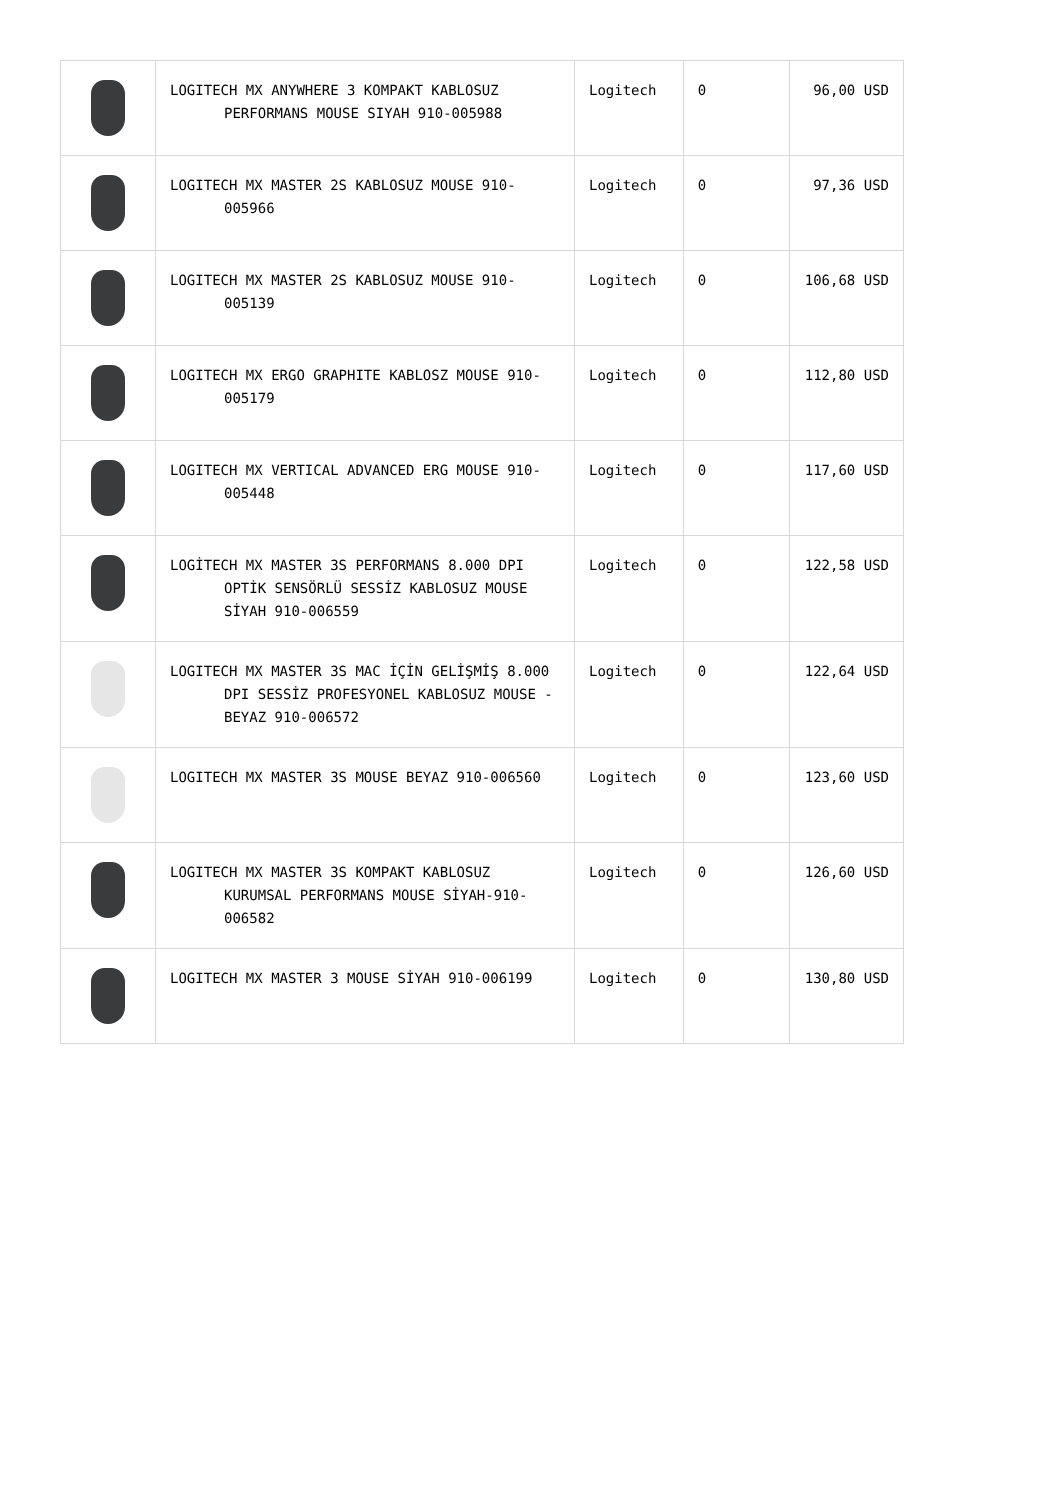| | LOGITECH MX ANYWHERE 3 KOMPAKT KABLOSUZ PERFORMANS MOUSE SIYAH 910-005988 | Logitech | 0 | 96,00 USD |
| | LOGITECH MX MASTER 2S KABLOSUZ MOUSE 910-005966 | Logitech | 0 | 97,36 USD |
| | LOGITECH MX MASTER 2S KABLOSUZ MOUSE 910-005139 | Logitech | 0 | 106,68 USD |
| | LOGITECH MX ERGO GRAPHITE KABLOSZ MOUSE 910-005179 | Logitech | 0 | 112,80 USD |
| | LOGITECH MX VERTICAL ADVANCED ERG MOUSE 910-005448 | Logitech | 0 | 117,60 USD |
| | LOGİTECH MX MASTER 3S PERFORMANS 8.000 DPI OPTİK SENSÖRLÜ SESSİZ KABLOSUZ MOUSE SİYAH 910-006559 | Logitech | 0 | 122,58 USD |
| | LOGITECH MX MASTER 3S MAC İÇİN GELİŞMİŞ 8.000 DPI SESSİZ PROFESYONEL KABLOSUZ MOUSE - BEYAZ 910-006572 | Logitech | 0 | 122,64 USD |
| | LOGITECH MX MASTER 3S MOUSE BEYAZ 910-006560 | Logitech | 0 | 123,60 USD |
| | LOGITECH MX MASTER 3S KOMPAKT KABLOSUZ KURUMSAL PERFORMANS MOUSE SİYAH-910-006582 | Logitech | 0 | 126,60 USD |
| | LOGITECH MX MASTER 3 MOUSE SİYAH 910-006199 | Logitech | 0 | 130,80 USD |